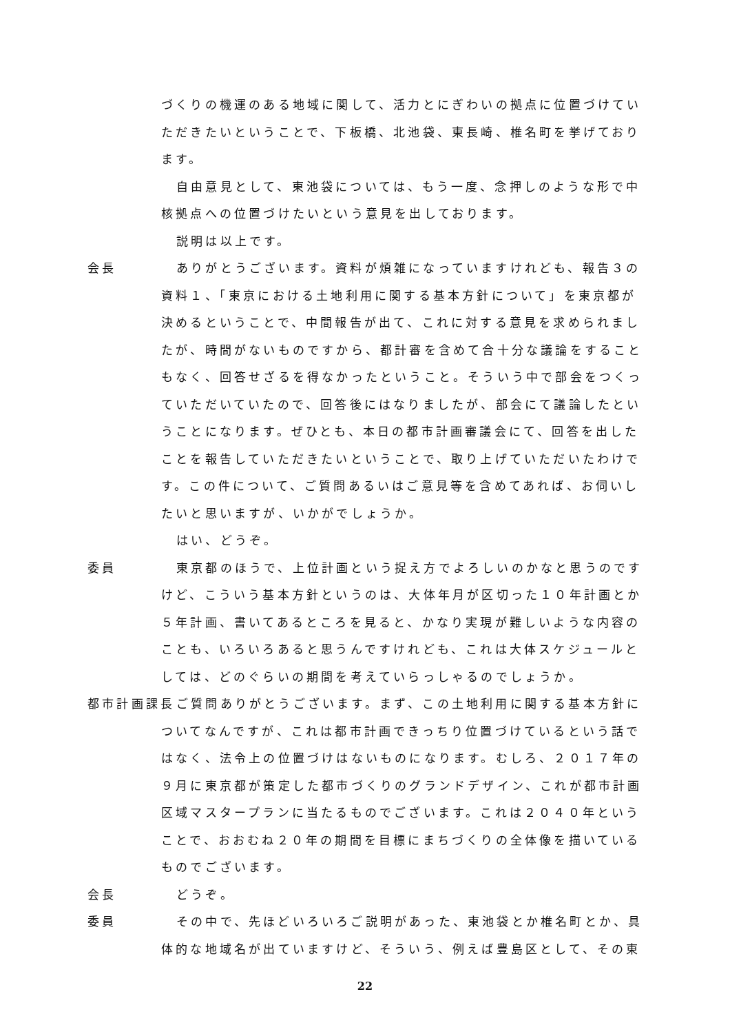づくりの機運のある地域に関して、活力とにぎわいの拠点に位置づけていただきたいということで、下板橋、北池袋、東長崎、椎名町を挙げております。
自由意見として、東池袋については、もう一度、念押しのような形で中核拠点への位置づけたいという意見を出しております。
説明は以上です。
会長 ありがとうございます。資料が煩雑になっていますけれども、報告３の資料１、「東京における土地利用に関する基本方針について」を東京都が決めるということで、中間報告が出て、これに対する意見を求められましたが、時間がないものですから、都計審を含めて合十分な議論をすることもなく、回答せざるを得なかったということ。そういう中で部会をつくっていただいていたので、回答後にはなりましたが、部会にて議論したということになります。ぜひとも、本日の都市計画審議会にて、回答を出したことを報告していただきたいということで、取り上げていただいたわけです。この件について、ご質問あるいはご意見等を含めてあれば、お伺いしたいと思いますが、いかがでしょうか。
はい、どうぞ。
委員 東京都のほうで、上位計画という捉え方でよろしいのかなと思うのですけど、こういう基本方針というのは、大体年月が区切った１０年計画とか５年計画、書いてあるところを見ると、かなり実現が難しいような内容のことも、いろいろあると思うんですけれども、これは大体スケジュールとしては、どのぐらいの期間を考えていらっしゃるのでしょうか。
都市計画課長 ご質問ありがとうございます。まず、この土地利用に関する基本方針についてなんですが、これは都市計画できっちり位置づけているという話ではなく、法令上の位置づけはないものになります。むしろ、２０１７年の９月に東京都が策定した都市づくりのグランドデザイン、これが都市計画区域マスタープランに当たるものでございます。これは２０４０年ということで、おおむね２０年の期間を目標にまちづくりの全体像を描いているものでございます。
会長 どうぞ。
委員 その中で、先ほどいろいろご説明があった、東池袋とか椎名町とか、具体的な地域名が出ていますけど、そういう、例えば豊島区として、その東
22